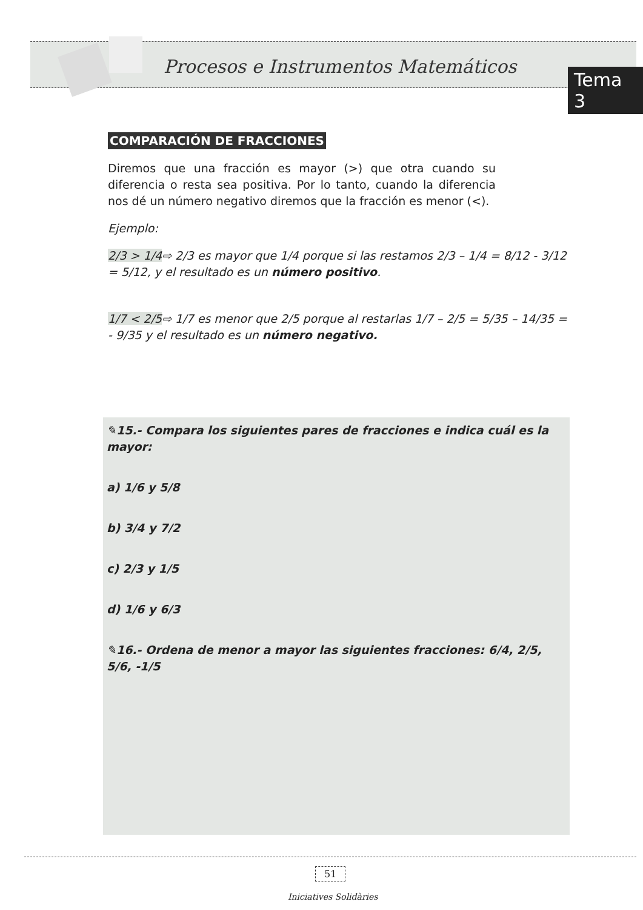Procesos e Instrumentos Matemáticos
Tema 3
COMPARACIÓN DE FRACCIONES
Diremos que una fracción es mayor (>) que otra cuando su diferencia o resta sea positiva. Por lo tanto, cuando la diferencia nos dé un número negativo diremos que la fracción es menor (<).
Ejemplo:
2/3 > 1/4⇨ 2/3 es mayor que 1/4 porque si las restamos 2/3 – 1/4 = 8/12 - 3/12 = 5/12, y el resultado es un número positivo.
1/7 < 2/5⇨ 1/7 es menor que 2/5 porque al restarlas 1/7 – 2/5 = 5/35 – 14/35 = - 9/35 y el resultado es un número negativo.
✎15.- Compara los siguientes pares de fracciones e indica cuál es la mayor:
a) 1/6 y 5/8
b) 3/4 y 7/2
c) 2/3 y 1/5
d) 1/6 y 6/3
✎16.- Ordena de menor a mayor las siguientes fracciones: 6/4, 2/5, 5/6, -1/5
51
Iniciatives Solidàries